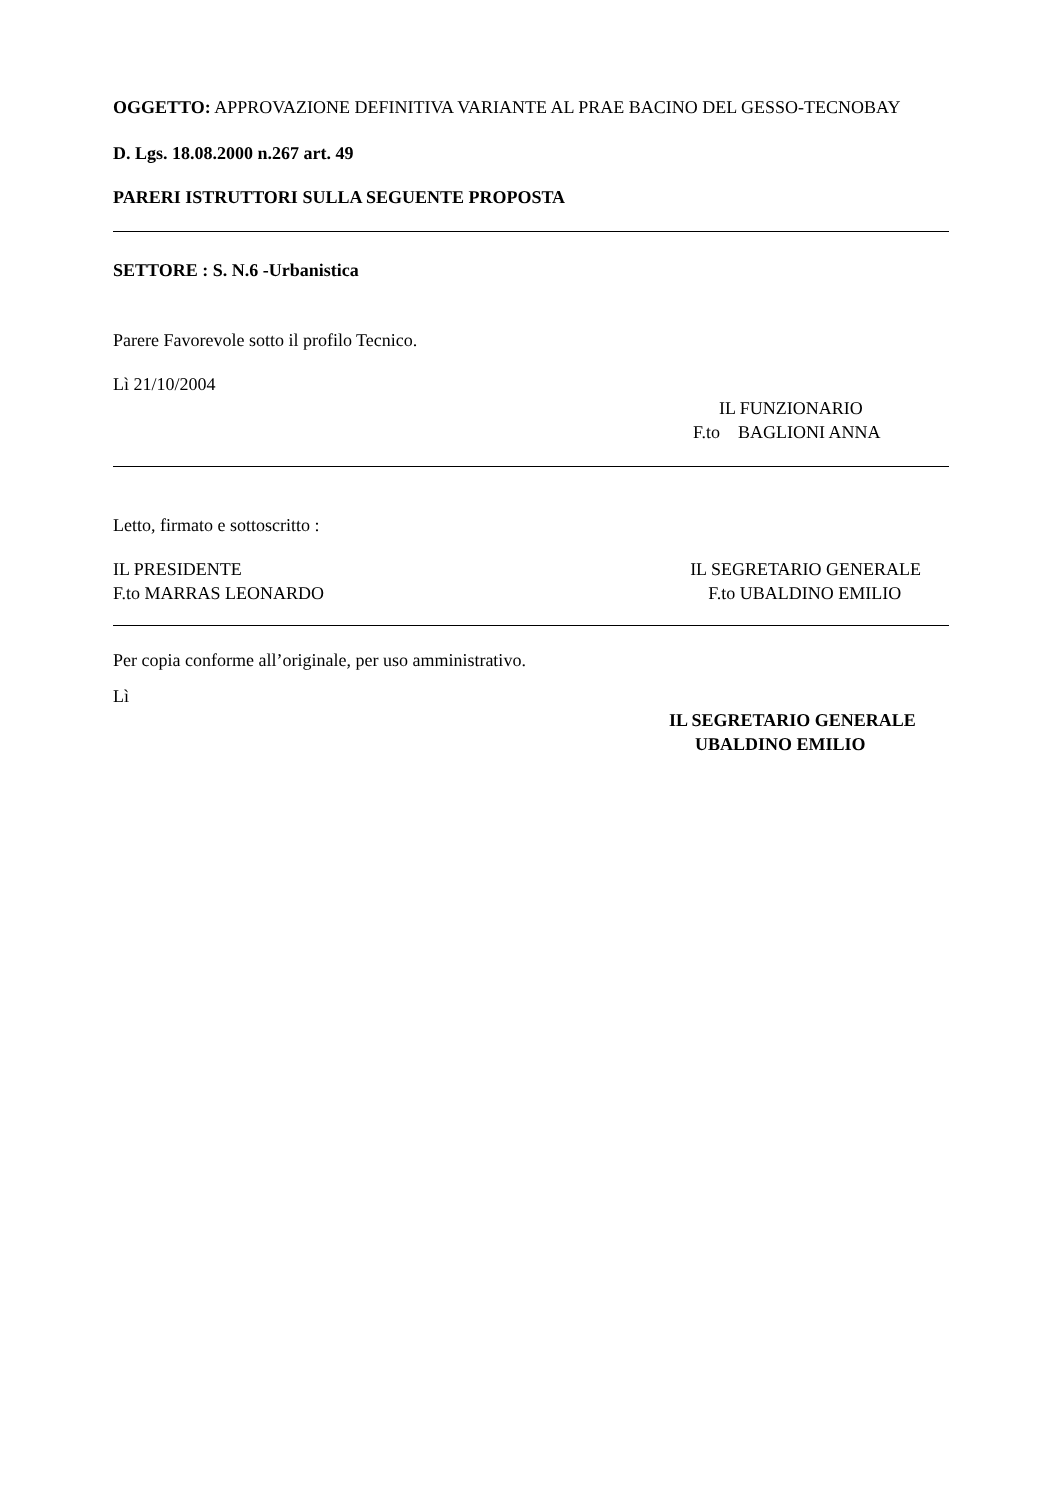OGGETTO: APPROVAZIONE DEFINITIVA VARIANTE AL PRAE BACINO DEL GESSO-TECNOBAY
D. Lgs. 18.08.2000 n.267 art. 49
PARERI ISTRUTTORI SULLA SEGUENTE PROPOSTA
SETTORE : S. N.6 -Urbanistica
Parere Favorevole sotto il profilo Tecnico.
Lì 21/10/2004
IL FUNZIONARIO
F.to BAGLIONI ANNA
Letto, firmato e sottoscritto :
IL PRESIDENTE
F.to MARRAS LEONARDO
IL SEGRETARIO GENERALE
F.to UBALDINO EMILIO
Per copia conforme all’originale, per uso amministrativo.
Lì
IL SEGRETARIO GENERALE
UBALDINO EMILIO